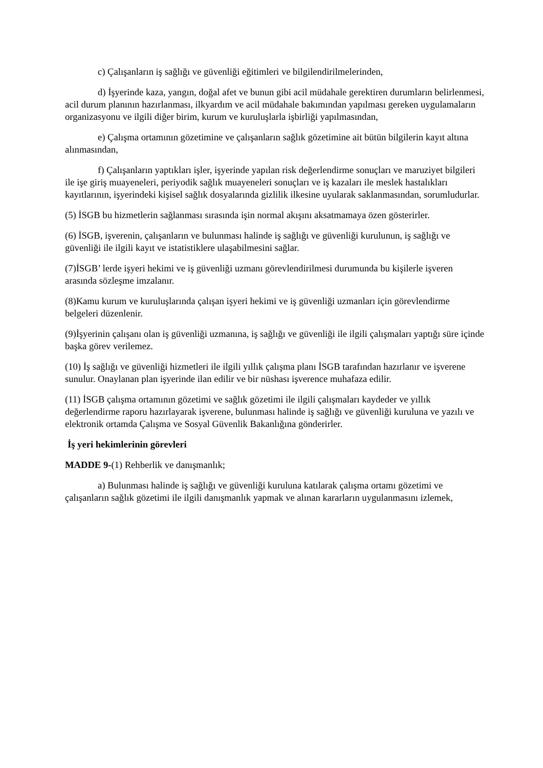c) Çalışanların iş sağlığı ve güvenliği eğitimleri ve bilgilendirilmelerinden,
d) İşyerinde kaza, yangın, doğal afet ve bunun gibi acil müdahale gerektiren durumların belirlenmesi, acil durum planının hazırlanması, ilkyardım ve acil müdahale bakımından yapılması gereken uygulamaların organizasyonu ve ilgili diğer birim, kurum ve kuruluşlarla işbirliği yapılmasından,
e) Çalışma ortamının gözetimine ve çalışanların sağlık gözetimine ait bütün bilgilerin kayıt altına alınmasından,
f) Çalışanların yaptıkları işler, işyerinde yapılan risk değerlendirme sonuçları ve maruziyet bilgileri ile işe giriş muayeneleri, periyodik sağlık muayeneleri sonuçları ve iş kazaları ile meslek hastalıkları kayıtlarının, işyerindeki kişisel sağlık dosyalarında gizlilik ilkesine uyularak saklanmasından, sorumludurlar.
(5) İSGB bu hizmetlerin sağlanması sırasında işin normal akışını aksatmamaya özen gösterirler.
(6) İSGB, işverenin, çalışanların ve bulunması halinde iş sağlığı ve güvenliği kurulunun, iş sağlığı ve güvenliği ile ilgili kayıt ve istatistiklere ulaşabilmesini sağlar.
(7)İSGB’ lerde işyeri hekimi ve iş güvenliği uzmanı görevlendirilmesi durumunda bu kişilerle işveren arasında sözleşme imzalanır.
(8)Kamu kurum ve kuruluşlarında çalışan işyeri hekimi ve iş güvenliği uzmanları için görevlendirme belgeleri düzenlenir.
(9)İşyerinin çalışanı olan iş güvenliği uzmanına, iş sağlığı ve güvenliği ile ilgili çalışmaları yaptığı süre içinde başka görev verilemez.
(10) İş sağlığı ve güvenliği hizmetleri ile ilgili yıllık çalışma planı İSGB tarafından hazırlanır ve işverene sunulur. Onaylanan plan işyerinde ilan edilir ve bir nüshası işverence muhafaza edilir.
(11) İSGB çalışma ortamının gözetimi ve sağlık gözetimi ile ilgili çalışmaları kaydeder ve yıllık değerlendirme raporu hazırlayarak işverene, bulunması halinde iş sağlığı ve güvenliği kuruluna ve yazılı ve elektronik ortamda Çalışma ve Sosyal Güvenlik Bakanlığına gönderirler.
İş yeri hekimlerinin görevleri
MADDE 9-(1) Rehberlik ve danışmanlık;
a) Bulunması halinde iş sağlığı ve güvenliği kuruluna katılarak çalışma ortamı gözetimi ve çalışanların sağlık gözetimi ile ilgili danışmanlık yapmak ve alınan kararların uygulanmasını izlemek,